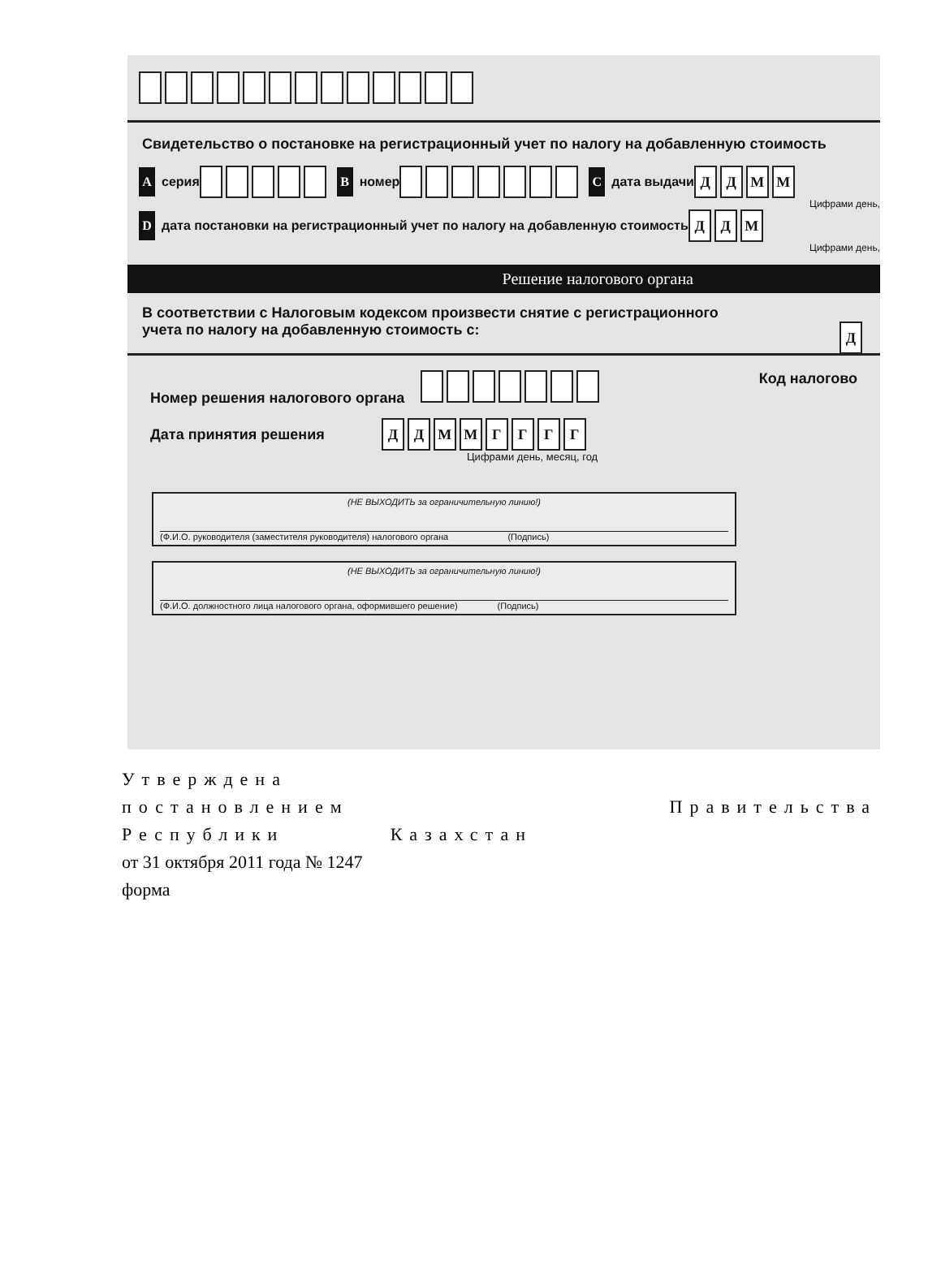Свидетельство о постановке на регистрационный учет по налогу на добавленную стоимость
Aсерия B номер C дата выдачи ДДММ
Цифрами день,
Dдата постановки на регистрационный учет по налогу на добавленную стоимость ДДМ
Цифрами день,
Решение налогового органа
В соответствии с Налоговым кодексом произвести снятие с регистрационного
учета по налогу на добавленную стоимость с: Д
Номер решения налогового органа Код налогово
Дата принятия решения ДДММГГГГ
Цифрами день, месяц, год
(НЕ ВЫХОДИТЬ за ограничительную линию!)
(Ф.И.О. руководителя (заместителя руководителя) налогового органа (Подпись)
(НЕ ВЫХОДИТЬ за ограничительную линию!)
(Ф.И.О. должностного лица налогового органа, оформившего решение) (Подпись)
Утверждена
постановлением Правительства
Республики Казахстан
от 31 октября 2011 года № 1247
форма